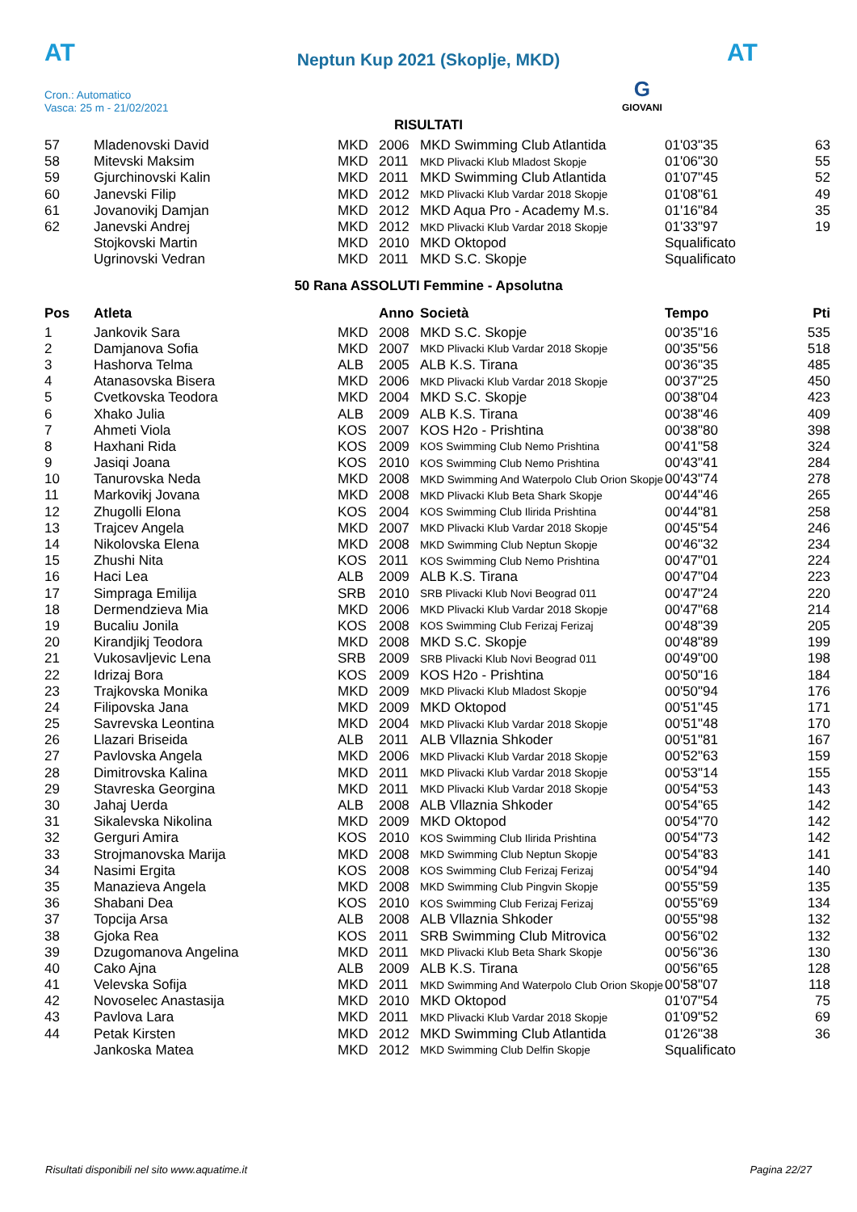AT
Neptun Kup 2021 (Skoplje, MKD) AT
Cron.: Automatico
Vasca: 25 m - 21/02/2021
G
GIOVANI
RISULTATI
| 57 | Mladenovski David | MKD | 2006 | MKD Swimming Club Atlantida | 01'03"35 | 63 |
| 58 | Mitevski Maksim | MKD | 2011 | MKD Plivacki Klub Mladost Skopje | 01'06"30 | 55 |
| 59 | Gjurchinovski Kalin | MKD | 2011 | MKD Swimming Club Atlantida | 01'07"45 | 52 |
| 60 | Janevski Filip | MKD | 2012 | MKD Plivacki Klub Vardar 2018 Skopje | 01'08"61 | 49 |
| 61 | Jovanovikj Damjan | MKD | 2012 | MKD Aqua Pro - Academy M.s. | 01'16"84 | 35 |
| 62 | Janevski Andrej | MKD | 2012 | MKD Plivacki Klub Vardar 2018 Skopje | 01'33"97 | 19 |
| | Stojkovski Martin | MKD | 2010 | MKD Oktopod | Squalificato | |
| | Ugrinovski Vedran | MKD | 2011 | MKD S.C. Skopje | Squalificato | |
50 Rana ASSOLUTI Femmine - Apsolutna
| Pos | Atleta | | Anno | Società | Tempo | Pti |
| --- | --- | --- | --- | --- | --- | --- |
| 1 | Jankovik Sara | MKD | 2008 | MKD S.C. Skopje | 00'35"16 | 535 |
| 2 | Damjanova Sofia | MKD | 2007 | MKD Plivacki Klub Vardar 2018 Skopje | 00'35"56 | 518 |
| 3 | Hashorva Telma | ALB | 2005 | ALB K.S. Tirana | 00'36"35 | 485 |
| 4 | Atanasovska Bisera | MKD | 2006 | MKD Plivacki Klub Vardar 2018 Skopje | 00'37"25 | 450 |
| 5 | Cvetkovska Teodora | MKD | 2004 | MKD S.C. Skopje | 00'38"04 | 423 |
| 6 | Xhako Julia | ALB | 2009 | ALB K.S. Tirana | 00'38"46 | 409 |
| 7 | Ahmeti Viola | KOS | 2007 | KOS H2o - Prishtina | 00'38"80 | 398 |
| 8 | Haxhani Rida | KOS | 2009 | KOS Swimming Club Nemo Prishtina | 00'41"58 | 324 |
| 9 | Jasiqi Joana | KOS | 2010 | KOS Swimming Club Nemo Prishtina | 00'43"41 | 284 |
| 10 | Tanurovska Neda | MKD | 2008 | MKD Swimming And Waterpolo Club Orion Skopje | 00'43"74 | 278 |
| 11 | Markovikj Jovana | MKD | 2008 | MKD Plivacki Klub Beta Shark Skopje | 00'44"46 | 265 |
| 12 | Zhugolli Elona | KOS | 2004 | KOS Swimming Club Ilirida Prishtina | 00'44"81 | 258 |
| 13 | Trajcev Angela | MKD | 2007 | MKD Plivacki Klub Vardar 2018 Skopje | 00'45"54 | 246 |
| 14 | Nikolovska Elena | MKD | 2008 | MKD Swimming Club Neptun Skopje | 00'46"32 | 234 |
| 15 | Zhushi Nita | KOS | 2011 | KOS Swimming Club Nemo Prishtina | 00'47"01 | 224 |
| 16 | Haci Lea | ALB | 2009 | ALB K.S. Tirana | 00'47"04 | 223 |
| 17 | Simpraga Emilija | SRB | 2010 | SRB Plivacki Klub Novi Beograd 011 | 00'47"24 | 220 |
| 18 | Dermendzieva Mia | MKD | 2006 | MKD Plivacki Klub Vardar 2018 Skopje | 00'47"68 | 214 |
| 19 | Bucaliu Jonila | KOS | 2008 | KOS Swimming Club Ferizaj Ferizaj | 00'48"39 | 205 |
| 20 | Kirandjikj Teodora | MKD | 2008 | MKD S.C. Skopje | 00'48"89 | 199 |
| 21 | Vukosavljevic Lena | SRB | 2009 | SRB Plivacki Klub Novi Beograd 011 | 00'49"00 | 198 |
| 22 | Idrizaj Bora | KOS | 2009 | KOS H2o - Prishtina | 00'50"16 | 184 |
| 23 | Trajkovska Monika | MKD | 2009 | MKD Plivacki Klub Mladost Skopje | 00'50"94 | 176 |
| 24 | Filipovska Jana | MKD | 2009 | MKD Oktopod | 00'51"45 | 171 |
| 25 | Savrevska Leontina | MKD | 2004 | MKD Plivacki Klub Vardar 2018 Skopje | 00'51"48 | 170 |
| 26 | Llazari Briseida | ALB | 2011 | ALB Vllaznia Shkoder | 00'51"81 | 167 |
| 27 | Pavlovska Angela | MKD | 2006 | MKD Plivacki Klub Vardar 2018 Skopje | 00'52"63 | 159 |
| 28 | Dimitrovska Kalina | MKD | 2011 | MKD Plivacki Klub Vardar 2018 Skopje | 00'53"14 | 155 |
| 29 | Stavreska Georgina | MKD | 2011 | MKD Plivacki Klub Vardar 2018 Skopje | 00'54"53 | 143 |
| 30 | Jahaj Uerda | ALB | 2008 | ALB Vllaznia Shkoder | 00'54"65 | 142 |
| 31 | Sikalevska Nikolina | MKD | 2009 | MKD Oktopod | 00'54"70 | 142 |
| 32 | Gerguri Amira | KOS | 2010 | KOS Swimming Club Ilirida Prishtina | 00'54"73 | 142 |
| 33 | Strojmanovska Marija | MKD | 2008 | MKD Swimming Club Neptun Skopje | 00'54"83 | 141 |
| 34 | Nasimi Ergita | KOS | 2008 | KOS Swimming Club Ferizaj Ferizaj | 00'54"94 | 140 |
| 35 | Manazieva Angela | MKD | 2008 | MKD Swimming Club Pingvin Skopje | 00'55"59 | 135 |
| 36 | Shabani Dea | KOS | 2010 | KOS Swimming Club Ferizaj Ferizaj | 00'55"69 | 134 |
| 37 | Topcija Arsa | ALB | 2008 | ALB Vllaznia Shkoder | 00'55"98 | 132 |
| 38 | Gjoka Rea | KOS | 2011 | SRB Swimming Club Mitrovica | 00'56"02 | 132 |
| 39 | Dzugomanova Angelina | MKD | 2011 | MKD Plivacki Klub Beta Shark Skopje | 00'56"36 | 130 |
| 40 | Cako Ajna | ALB | 2009 | ALB K.S. Tirana | 00'56"65 | 128 |
| 41 | Velevska Sofija | MKD | 2011 | MKD Swimming And Waterpolo Club Orion Skopje | 00'58"07 | 118 |
| 42 | Novoselec Anastasija | MKD | 2010 | MKD Oktopod | 01'07"54 | 75 |
| 43 | Pavlova Lara | MKD | 2011 | MKD Plivacki Klub Vardar 2018 Skopje | 01'09"52 | 69 |
| 44 | Petak Kirsten | MKD | 2012 | MKD Swimming Club Atlantida | 01'26"38 | 36 |
| | Jankoska Matea | MKD | 2012 | MKD Swimming Club Delfin Skopje | Squalificato | |
Risultati disponibili nel sito www.aquatime.it Pagina 22/27